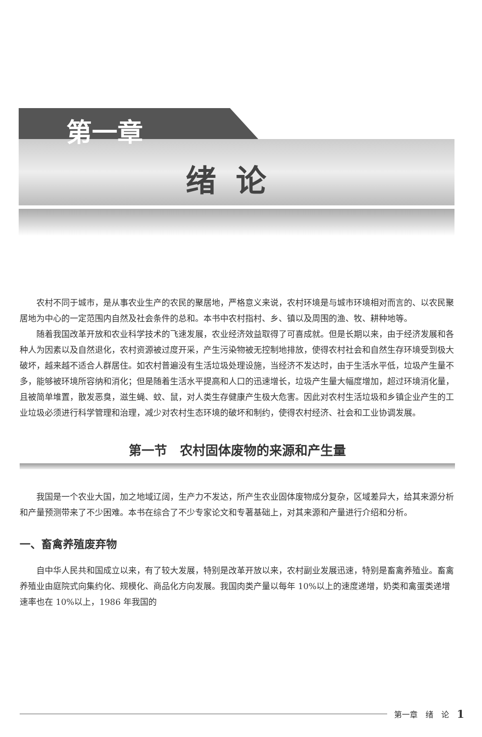第一章
绪论
农村不同于城市，是从事农业生产的农民的聚居地，严格意义来说，农村环境是与城市环境相对而言的、以农民聚居地为中心的一定范围内自然及社会条件的总和。本书中农村指村、乡、镇以及周围的渔、牧、耕种地等。
随着我国改革开放和农业科学技术的飞速发展，农业经济效益取得了可喜成就。但是长期以来，由于经济发展和各种人为因素以及自然退化，农村资源被过度开采，产生污染物被无控制地排放，使得农村社会和自然生存环境受到极大破坏，越来越不适合人群居住。如农村普遍没有生活垃圾处理设施，当经济不发达时，由于生活水平低，垃圾产生量不多，能够被环境所容纳和消化；但是随着生活水平提高和人口的迅速增长，垃圾产生量大幅度增加，超过环境消化量，且被简单堆置，散发恶臭，滋生蝇、蚊、鼠，对人类生存健康产生极大危害。因此对农村生活垃圾和乡镇企业产生的工业垃圾必须进行科学管理和治理，减少对农村生态环境的破坏和制约，使得农村经济、社会和工业协调发展。
第一节　农村固体废物的来源和产生量
我国是一个农业大国，加之地域辽阔，生产力不发达，所产生农业固体废物成分复杂，区域差异大，给其来源分析和产量预测带来了不少困难。本书在综合了不少专家论文和专著基础上，对其来源和产量进行介绍和分析。
一、畜禽养殖废弃物
自中华人民共和国成立以来，有了较大发展，特别是改革开放以来，农村副业发展迅速，特别是畜禽养殖业。畜禽养殖业由庭院式向集约化、规模化、商品化方向发展。我国肉类产量以每年 10%以上的速度递增，奶类和禽蛋类递增速率也在 10%以上，1986 年我国的
第一章　绪　论 1